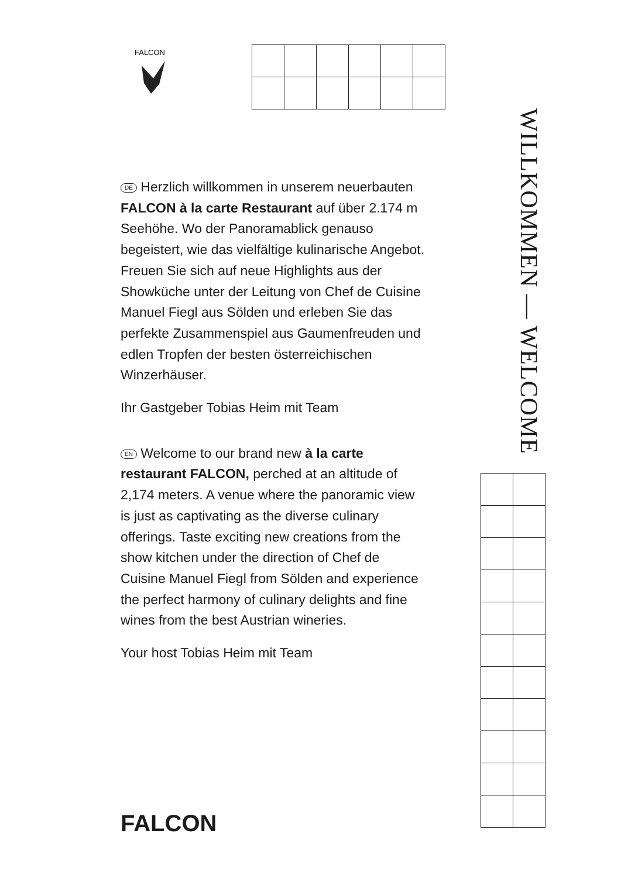FALCON
DE Herzlich willkommen in unserem neuerbauten FALCON à la carte Restaurant auf über 2.174 m Seehöhe. Wo der Panoramablick genauso begeistert, wie das vielfältige kulinarische Angebot. Freuen Sie sich auf neue Highlights aus der Showküche unter der Leitung von Chef de Cuisine Manuel Fiegl aus Sölden und erleben Sie das perfekte Zusammenspiel aus Gaumenfreuden und edlen Tropfen der besten österreichischen Winzerhäuser.
Ihr Gastgeber Tobias Heim mit Team
EN Welcome to our brand new à la carte restaurant FALCON, perched at an altitude of 2,174 meters. A venue where the panoramic view is just as captivating as the diverse culinary offerings. Taste exciting new creations from the show kitchen under the direction of Chef de Cuisine Manuel Fiegl from Sölden and experience the perfect harmony of culinary delights and fine wines from the best Austrian wineries.
Your host Tobias Heim mit Team
WILLKOMMEN — WELCOME
FALCON